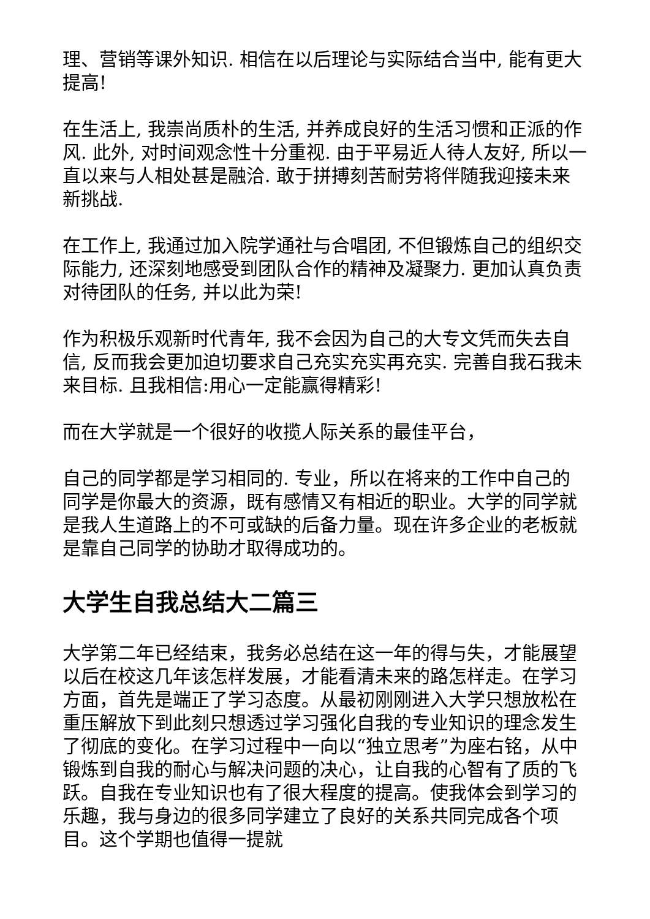理、营销等课外知识. 相信在以后理论与实际结合当中, 能有更大提高!
在生活上, 我崇尚质朴的生活, 并养成良好的生活习惯和正派的作风. 此外, 对时间观念性十分重视. 由于平易近人待人友好, 所以一直以来与人相处甚是融洽. 敢于拼搏刻苦耐劳将伴随我迎接未来新挑战.
在工作上, 我通过加入院学通社与合唱团, 不但锻炼自己的组织交际能力, 还深刻地感受到团队合作的精神及凝聚力. 更加认真负责对待团队的任务, 并以此为荣!
作为积极乐观新时代青年, 我不会因为自己的大专文凭而失去自信, 反而我会更加迫切要求自己充实充实再充实. 完善自我石我未来目标. 且我相信:用心一定能赢得精彩!
而在大学就是一个很好的收揽人际关系的最佳平台，
自己的同学都是学习相同的. 专业，所以在将来的工作中自己的同学是你最大的资源，既有感情又有相近的职业。大学的同学就是我人生道路上的不可或缺的后备力量。现在许多企业的老板就是靠自己同学的协助才取得成功的。
大学生自我总结大二篇三
大学第二年已经结束，我务必总结在这一年的得与失，才能展望以后在校这几年该怎样发展，才能看清未来的路怎样走。在学习方面，首先是端正了学习态度。从最初刚刚进入大学只想放松在重压解放下到此刻只想透过学习强化自我的专业知识的理念发生了彻底的变化。在学习过程中一向以“独立思考”为座右铭，从中锻炼到自我的耐心与解决问题的决心，让自我的心智有了质的飞跃。自我在专业知识也有了很大程度的提高。使我体会到学习的乐趣，我与身边的很多同学建立了良好的关系共同完成各个项目。这个学期也值得一提就